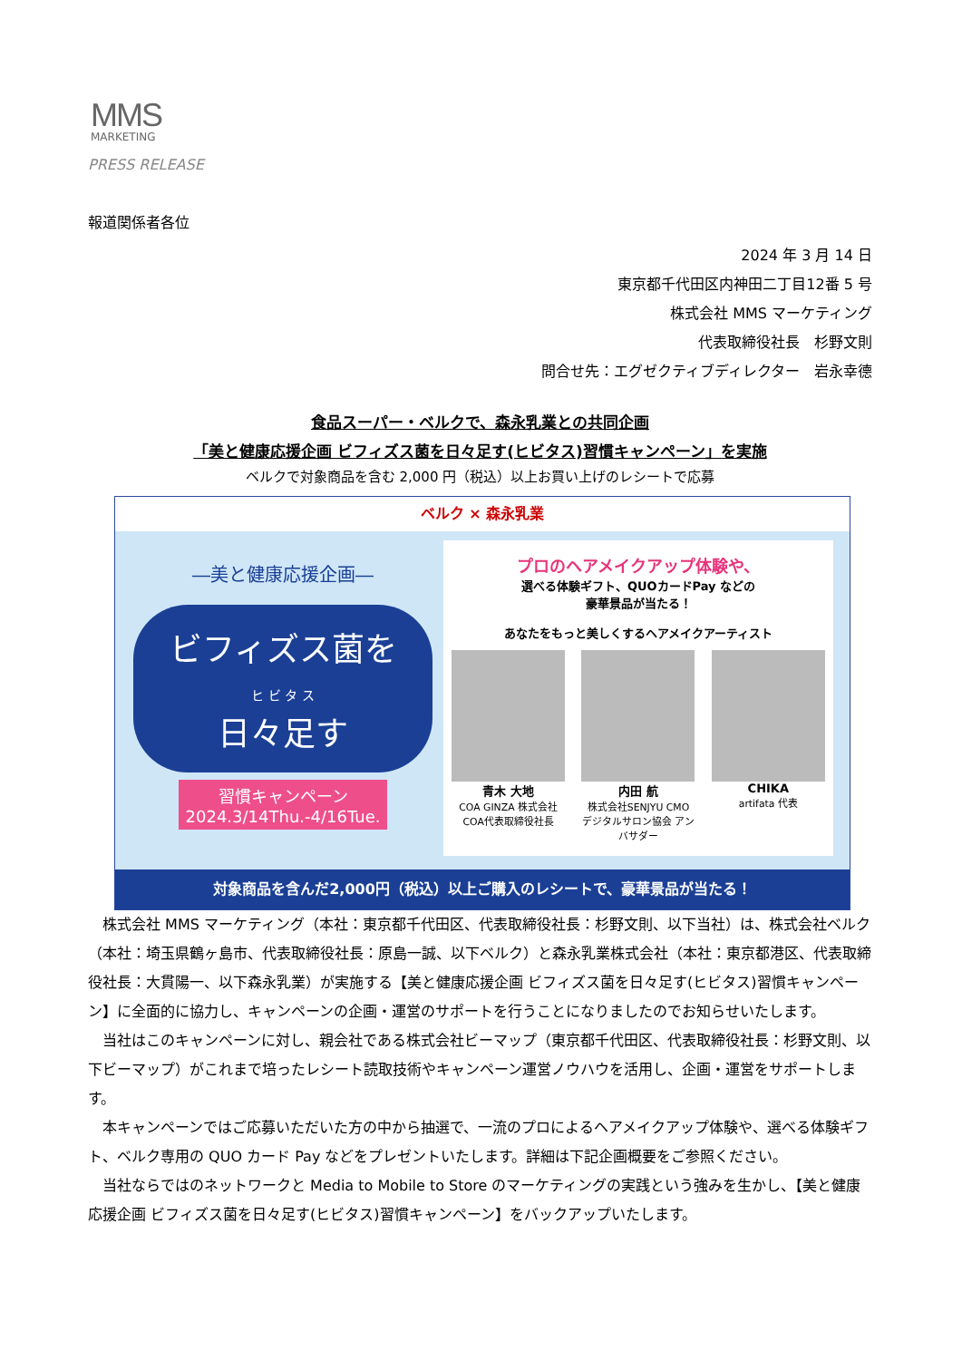MMS
MARKETING
PRESS RELEASE
報道関係者各位
2024 年 3 月 14 日
東京都千代田区内神田二丁目12番 5 号
株式会社 MMS マーケティング
代表取締役社長　杉野文則
問合せ先：エグゼクティブディレクター　岩永幸德
食品スーパー・ベルクで、森永乳業との共同企画
「美と健康応援企画 ビフィズス菌を日々足す(ヒビタス)習慣キャンペーン」を実施
ベルクで対象商品を含む 2,000 円（税込）以上お買い上げのレシートで応募
ベルク × 森永乳業
―美と健康応援企画―
ビフィズス菌を
ヒ ビ タ ス
日々足す
習慣キャンペーン
2024.3/14Thu.-4/16Tue.
プロのヘアメイクアップ体験や、
選べる体験ギフト、QUOカードPay などの
豪華景品が当たる！
あなたをもっと美しくするヘアメイクアーティスト
青木 大地
COA GINZA 株式会社COA代表取締役社長
内田 航
株式会社SENJYU CMO デジタルサロン協会 アンバサダー
CHIKA
artifata 代表
対象商品を含んだ2,000円（税込）以上ご購入のレシートで、豪華景品が当たる！
株式会社 MMS マーケティング（本社：東京都千代田区、代表取締役社長：杉野文則、以下当社）は、株式会社ベルク（本社：埼玉県鶴ヶ島市、代表取締役社長：原島一誠、以下ベルク）と森永乳業株式会社（本社：東京都港区、代表取締役社長：大貫陽一、以下森永乳業）が実施する【美と健康応援企画 ビフィズス菌を日々足す(ヒビタス)習慣キャンペーン】に全面的に協力し、キャンペーンの企画・運営のサポートを行うことになりましたのでお知らせいたします。
当社はこのキャンペーンに対し、親会社である株式会社ビーマップ（東京都千代田区、代表取締役社長：杉野文則、以下ビーマップ）がこれまで培ったレシート読取技術やキャンペーン運営ノウハウを活用し、企画・運営をサポートします。
本キャンペーンではご応募いただいた方の中から抽選で、一流のプロによるヘアメイクアップ体験や、選べる体験ギフト、ベルク専用の QUO カード Pay などをプレゼントいたします。詳細は下記企画概要をご参照ください。
当社ならではのネットワークと Media to Mobile to Store のマーケティングの実践という強みを生かし、【美と健康応援企画 ビフィズス菌を日々足す(ヒビタス)習慣キャンペーン】をバックアップいたします。